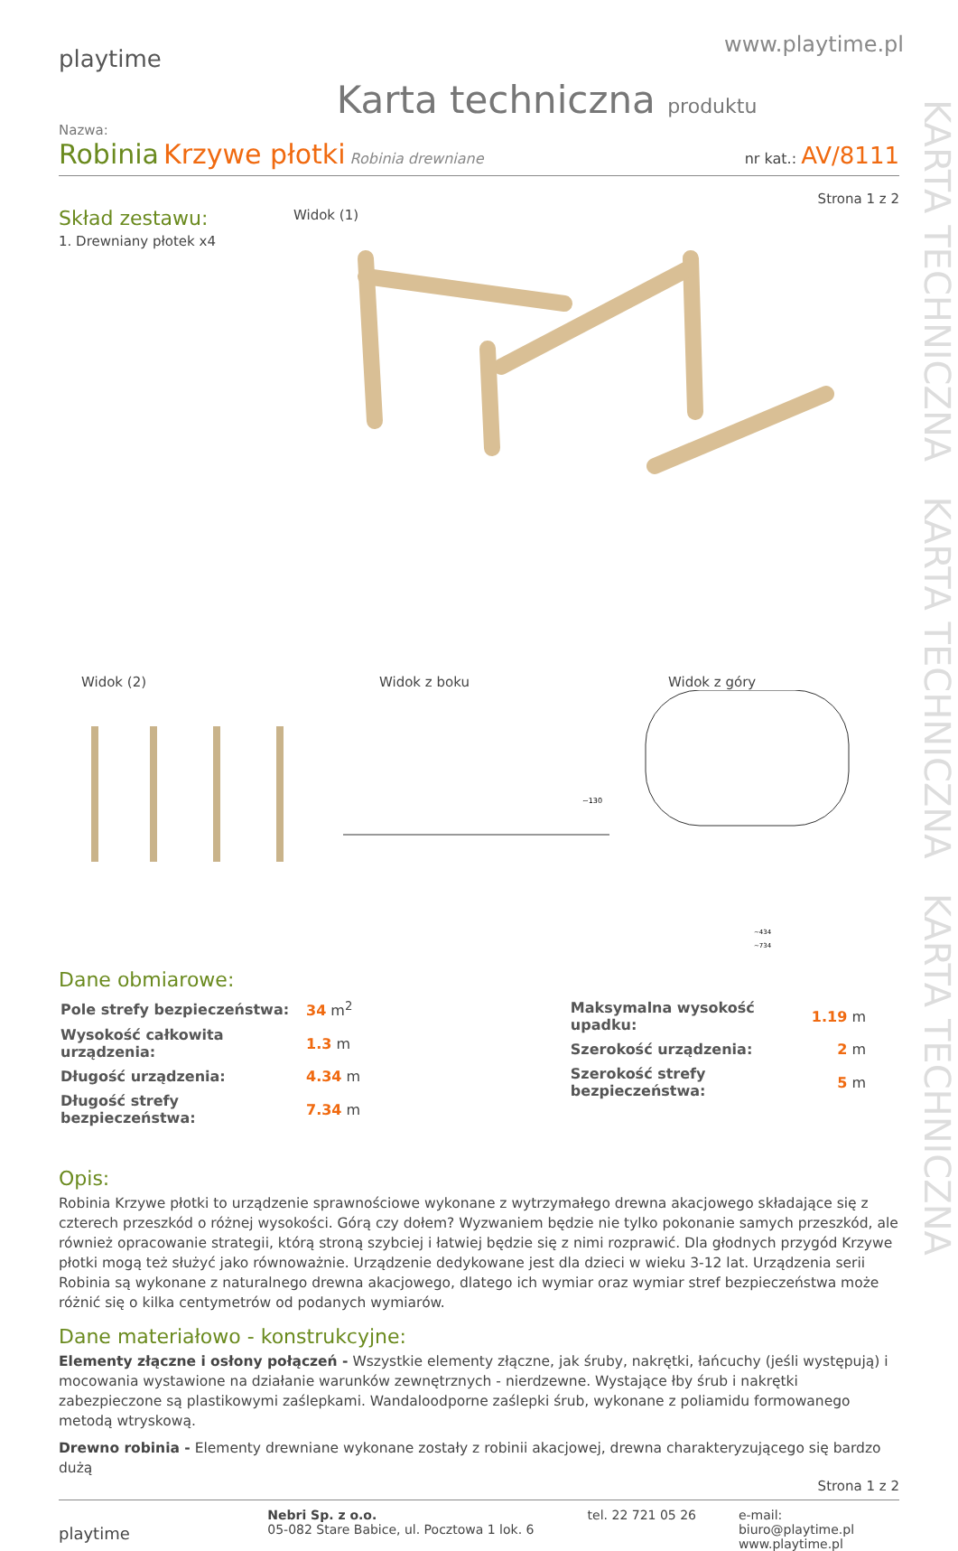KARTA TECHNICZNA KARTA TECHNICZNA KARTA TECHNICZNA
playtime
www.playtime.pl
Karta techniczna produktu
Nazwa:
Robinia Krzywe płotki Robinia drewniane
nr kat.: AV/8111
Strona 1 z 2
Skład zestawu:
1. Drewniany płotek x4
Widok (1)
Widok (2) Widok z boku Widok z góry
~434
~734
~130
Dane obmiarowe:
| Pole strefy bezpieczeństwa: | 34 m<sup>2</sup> |
| Wysokość całkowita urządzenia: | 1.3 m |
| Długość urządzenia: | 4.34 m |
| Długość strefy bezpieczeństwa: | 7.34 m |
| Maksymalna wysokość upadku: | 1.19 m |
| Szerokość urządzenia: | 2 m |
| Szerokość strefy bezpieczeństwa: | 5 m |
Opis:
Robinia Krzywe płotki to urządzenie sprawnościowe wykonane z wytrzymałego drewna akacjowego składające się z czterech przeszkód o różnej wysokości. Górą czy dołem? Wyzwaniem będzie nie tylko pokonanie samych przeszkód, ale również opracowanie strategii, którą stroną szybciej i łatwiej będzie się z nimi rozprawić. Dla głodnych przygód Krzywe płotki mogą też służyć jako równoważnie. Urządzenie dedykowane jest dla dzieci w wieku 3-12 lat. Urządzenia serii Robinia są wykonane z naturalnego drewna akacjowego, dlatego ich wymiar oraz wymiar stref bezpieczeństwa może różnić się o kilka centymetrów od podanych wymiarów.
Dane materiałowo - konstrukcyjne:
Elementy złączne i osłony połączeń - Wszystkie elementy złączne, jak śruby, nakrętki, łańcuchy (jeśli występują) i mocowania wystawione na działanie warunków zewnętrznych - nierdzewne. Wystające łby śrub i nakrętki zabezpieczone są plastikowymi zaślepkami. Wandaloodporne zaślepki śrub, wykonane z poliamidu formowanego metodą wtryskową.
Drewno robinia - Elementy drewniane wykonane zostały z robinii akacjowej, drewna charakteryzującego się bardzo dużą
Strona 1 z 2
playtime
Nebri Sp. z o.o.
05-082 Stare Babice, ul. Pocztowa 1 lok. 6
tel. 22 721 05 26 e-mail: biuro@playtime.pl
www.playtime.pl